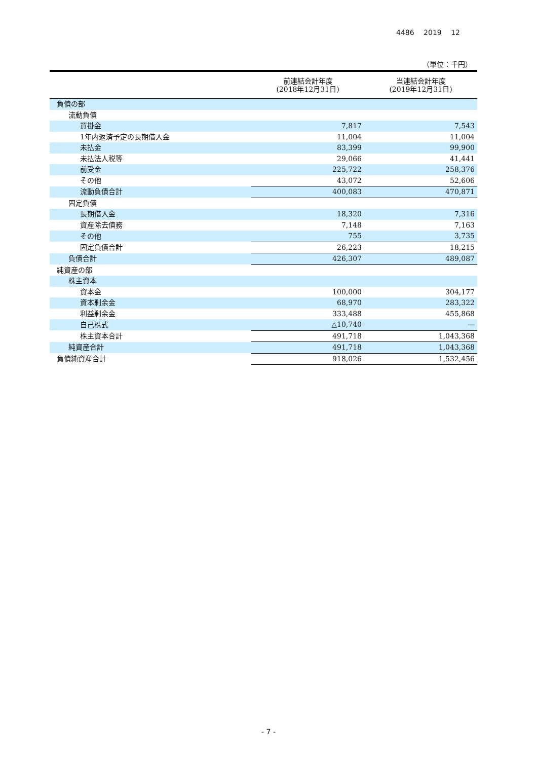4486 2019 12
（単位：千円）
| | 前連結会計年度 (2018年12月31日) | 当連結会計年度 (2019年12月31日) |
| --- | --- | --- |
| 負債の部 | | |
| 流動負債 | | |
| 買掛金 | 7,817 | 7,543 |
| 1年内返済予定の長期借入金 | 11,004 | 11,004 |
| 未払金 | 83,399 | 99,900 |
| 未払法人税等 | 29,066 | 41,441 |
| 前受金 | 225,722 | 258,376 |
| その他 | 43,072 | 52,606 |
| 流動負債合計 | 400,083 | 470,871 |
| 固定負債 | | |
| 長期借入金 | 18,320 | 7,316 |
| 資産除去債務 | 7,148 | 7,163 |
| その他 | 755 | 3,735 |
| 固定負債合計 | 26,223 | 18,215 |
| 負債合計 | 426,307 | 489,087 |
| 純資産の部 | | |
| 株主資本 | | |
| 資本金 | 100,000 | 304,177 |
| 資本剰余金 | 68,970 | 283,322 |
| 利益剰余金 | 333,488 | 455,868 |
| 自己株式 | △10,740 | — |
| 株主資本合計 | 491,718 | 1,043,368 |
| 純資産合計 | 491,718 | 1,043,368 |
| 負債純資産合計 | 918,026 | 1,532,456 |
- 7 -